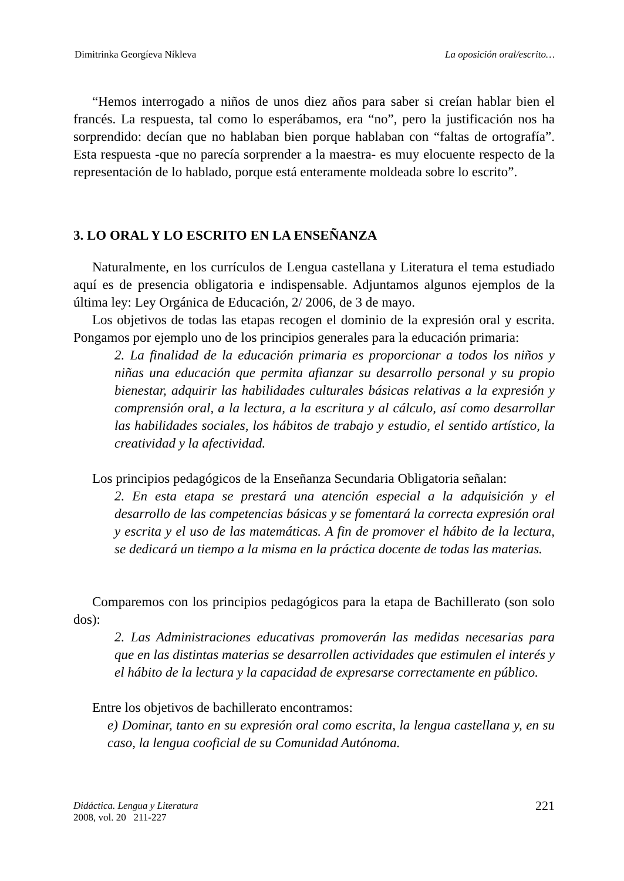Dimitrinka Georgíeva Níkleva La oposición oral/escrito…
“Hemos interrogado a niños de unos diez años para saber si creían hablar bien el francés. La respuesta, tal como lo esperábamos, era “no”, pero la justificación nos ha sorprendido: decían que no hablaban bien porque hablaban con “faltas de ortografía”. Esta respuesta -que no parecía sorprender a la maestra- es muy elocuente respecto de la representación de lo hablado, porque está enteramente moldeada sobre lo escrito”.
3. LO ORAL Y LO ESCRITO EN LA ENSEÑANZA
Naturalmente, en los currículos de Lengua castellana y Literatura el tema estudiado aquí es de presencia obligatoria e indispensable. Adjuntamos algunos ejemplos de la última ley: Ley Orgánica de Educación, 2/ 2006, de 3 de mayo.
Los objetivos de todas las etapas recogen el dominio de la expresión oral y escrita. Pongamos por ejemplo uno de los principios generales para la educación primaria:
2. La finalidad de la educación primaria es proporcionar a todos los niños y niñas una educación que permita afianzar su desarrollo personal y su propio bienestar, adquirir las habilidades culturales básicas relativas a la expresión y comprensión oral, a la lectura, a la escritura y al cálculo, así como desarrollar las habilidades sociales, los hábitos de trabajo y estudio, el sentido artístico, la creatividad y la afectividad.
Los principios pedagógicos de la Enseñanza Secundaria Obligatoria señalan:
2. En esta etapa se prestará una atención especial a la adquisición y el desarrollo de las competencias básicas y se fomentará la correcta expresión oral y escrita y el uso de las matemáticas. A fin de promover el hábito de la lectura, se dedicará un tiempo a la misma en la práctica docente de todas las materias.
Comparemos con los principios pedagógicos para la etapa de Bachillerato (son solo dos):
2. Las Administraciones educativas promoverán las medidas necesarias para que en las distintas materias se desarrollen actividades que estimulen el interés y el hábito de la lectura y la capacidad de expresarse correctamente en público.
Entre los objetivos de bachillerato encontramos:
e) Dominar, tanto en su expresión oral como escrita, la lengua castellana y, en su caso, la lengua cooficial de su Comunidad Autónoma.
Didáctica. Lengua y Literatura
2008, vol. 20 211-227
221